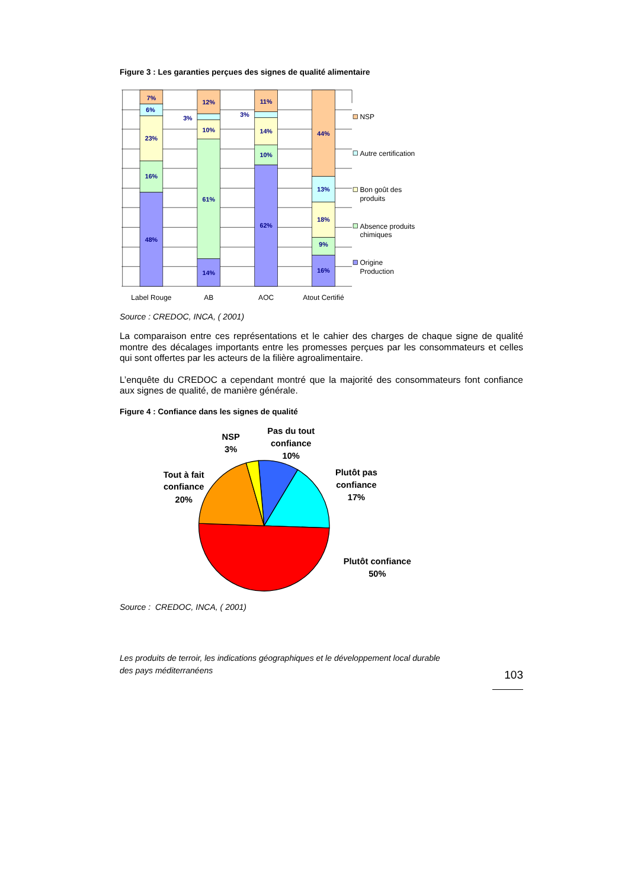Figure 3 : Les garanties perçues des signes de qualité alimentaire
7%
6%
23%
16%
48%
12%
3%
10%
61%
14%
11%
3%
14%
10%
62%
44%
13%
18%
9%
16%
NSP
Autre certification
Bon goût des
produits
Absence produits
chimiques
Origine
Production
Label Rouge
AB
AOC
Atout Certifié
Source : CREDOC, INCA, ( 2001)
La comparaison entre ces représentations et le cahier des charges de chaque signe de qualité montre des décalages importants entre les promesses perçues par les consommateurs et celles qui sont offertes par les acteurs de la filière agroalimentaire.
L’enquête du CREDOC a cependant montré que la majorité des consommateurs font confiance aux signes de qualité, de manière générale.
Figure 4 : Confiance dans les signes de qualité
NSP
3%
Pas du tout
confiance
10%
Plutôt pas
confiance
17%
Tout à fait
confiance
20%
Plutôt confiance
50%
Source : CREDOC, INCA, ( 2001)
Les produits de terroir, les indications géographiques et le développement local durable
des pays méditerranéens
103